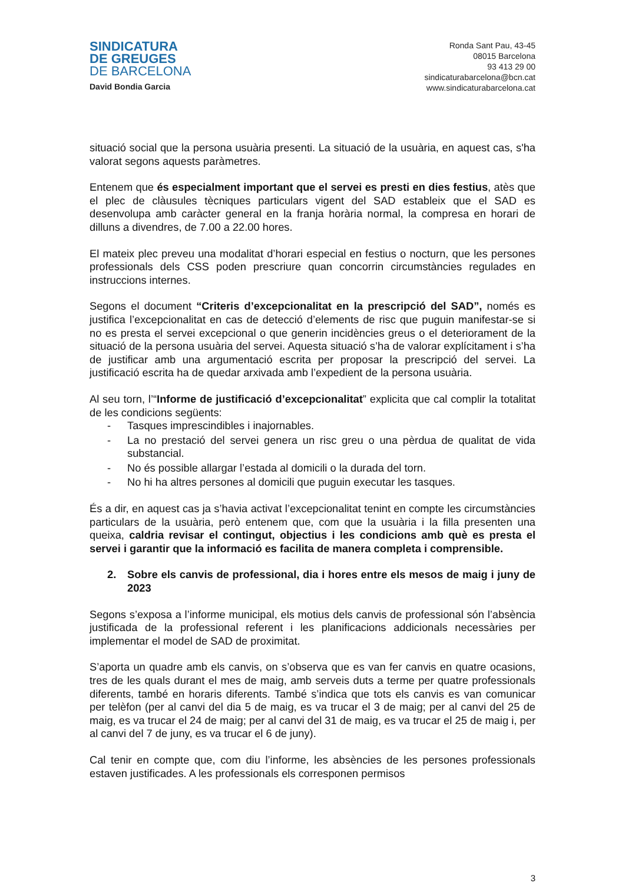SINDICATURA
DE GREUGES
DE BARCELONA
David Bondia Garcia
Ronda Sant Pau, 43-45
08015 Barcelona
93 413 29 00
sindicaturabarcelona@bcn.cat
www.sindicaturabarcelona.cat
situació social que la persona usuària presenti. La situació de la usuària, en aquest cas, s'ha valorat segons aquests paràmetres.
Entenem que és especialment important que el servei es presti en dies festius, atès que el plec de clàusules tècniques particulars vigent del SAD estableix que el SAD es desenvolupa amb caràcter general en la franja horària normal, la compresa en horari de dilluns a divendres, de 7.00 a 22.00 hores.
El mateix plec preveu una modalitat d’horari especial en festius o nocturn, que les persones professionals dels CSS poden prescriure quan concorrin circumstàncies regulades en instruccions internes.
Segons el document “Criteris d’excepcionalitat en la prescripció del SAD”, només es justifica l’excepcionalitat en cas de detecció d’elements de risc que puguin manifestar-se si no es presta el servei excepcional o que generin incidències greus o el deteriorament de la situació de la persona usuària del servei. Aquesta situació s’ha de valorar explícitament i s’ha de justificar amb una argumentació escrita per proposar la prescripció del servei. La justificació escrita ha de quedar arxivada amb l’expedient de la persona usuària.
Al seu torn, l’“Informe de justificació d’excepcionalitat” explicita que cal complir la totalitat de les condicions següents:
- Tasques imprescindibles i inajornables.
- La no prestació del servei genera un risc greu o una pèrdua de qualitat de vida substancial.
- No és possible allargar l’estada al domicili o la durada del torn.
- No hi ha altres persones al domicili que puguin executar les tasques.
És a dir, en aquest cas ja s’havia activat l’excepcionalitat tenint en compte les circumstàncies particulars de la usuària, però entenem que, com que la usuària i la filla presenten una queixa, caldria revisar el contingut, objectius i les condicions amb què es presta el servei i garantir que la informació es facilita de manera completa i comprensible.
2. Sobre els canvis de professional, dia i hores entre els mesos de maig i juny de 2023
Segons s’exposa a l’informe municipal, els motius dels canvis de professional són l’absència justificada de la professional referent i les planificacions addicionals necessàries per implementar el model de SAD de proximitat.
S’aporta un quadre amb els canvis, on s’observa que es van fer canvis en quatre ocasions, tres de les quals durant el mes de maig, amb serveis duts a terme per quatre professionals diferents, també en horaris diferents. També s’indica que tots els canvis es van comunicar per telèfon (per al canvi del dia 5 de maig, es va trucar el 3 de maig; per al canvi del 25 de maig, es va trucar el 24 de maig; per al canvi del 31 de maig, es va trucar el 25 de maig i, per al canvi del 7 de juny, es va trucar el 6 de juny).
Cal tenir en compte que, com diu l’informe, les absències de les persones professionals estaven justificades. A les professionals els corresponen permisos
3